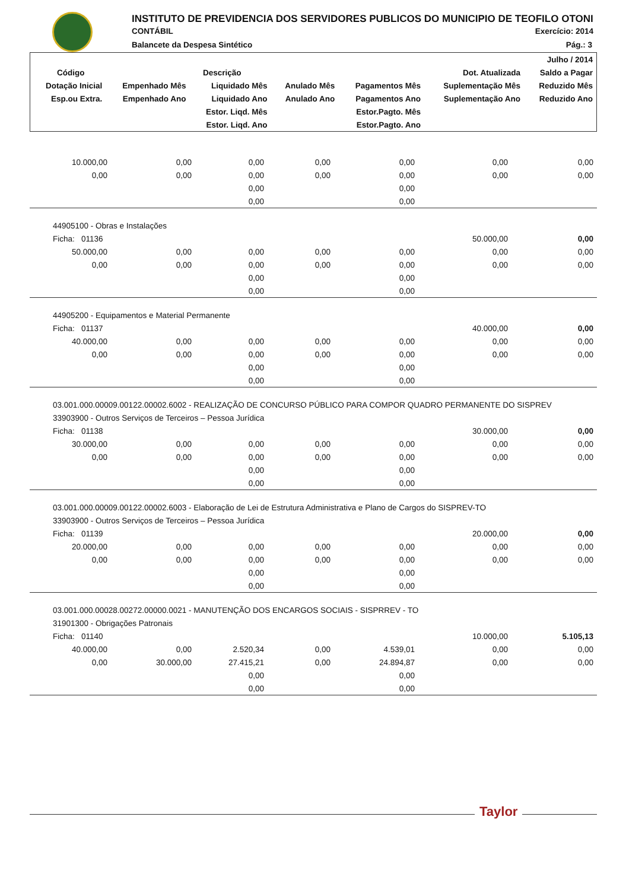INSTITUTO DE PREVIDENCIA DOS SERVIDORES PUBLICOS DO MUNICIPIO DE TEOFILO OTONI
CONTÁBIL Exercício: 2014
Balancete da Despesa Sintético Pág.: 3
| | | | | | | Julho / 2014 |
| --- | --- | --- | --- | --- | --- | --- |
| Código | Descrição | | | | Dot. Atualizada | Saldo a Pagar |
| Dotação Inicial | Empenhado Mês | Liquidado Mês | Anulado Mês | Pagamentos Mês | Suplementação Mês | Reduzido Mês |
| Esp.ou Extra. | Empenhado Ano | Liquidado Ano | Anulado Ano | Pagamentos Ano | Suplementação Ano | Reduzido Ano |
| | | Estor. Liqd. Mês | | Estor.Pagto. Mês | | |
| | | Estor. Liqd. Ano | | Estor.Pagto. Ano | | |
| 10.000,00 | 0,00 | 0,00 | 0,00 | 0,00 | 0,00 | 0,00 |
| 0,00 | 0,00 | 0,00 | 0,00 | 0,00 | 0,00 | 0,00 |
| | | 0,00 | | 0,00 | | |
| | | 0,00 | | 0,00 | | |
| 44905100 - Obras e Instalações | | | | | | |
| Ficha: 01136 | | | | | 50.000,00 | 0,00 |
| 50.000,00 | 0,00 | 0,00 | 0,00 | 0,00 | 0,00 | 0,00 |
| 0,00 | 0,00 | 0,00 | 0,00 | 0,00 | 0,00 | 0,00 |
| | | 0,00 | | 0,00 | | |
| | | 0,00 | | 0,00 | | |
| 44905200 - Equipamentos e Material Permanente | | | | | | |
| Ficha: 01137 | | | | | 40.000,00 | 0,00 |
| 40.000,00 | 0,00 | 0,00 | 0,00 | 0,00 | 0,00 | 0,00 |
| 0,00 | 0,00 | 0,00 | 0,00 | 0,00 | 0,00 | 0,00 |
| | | 0,00 | | 0,00 | | |
| | | 0,00 | | 0,00 | | |
| 03.001.000.00009.00122.00002.6002 - REALIZAÇÃO DE CONCURSO PÚBLICO PARA COMPOR QUADRO PERMANENTE DO SISPREV | | | | | | |
| 33903900 - Outros Serviços de Terceiros – Pessoa Jurídica | | | | | | |
| Ficha: 01138 | | | | | 30.000,00 | 0,00 |
| 30.000,00 | 0,00 | 0,00 | 0,00 | 0,00 | 0,00 | 0,00 |
| 0,00 | 0,00 | 0,00 | 0,00 | 0,00 | 0,00 | 0,00 |
| | | 0,00 | | 0,00 | | |
| | | 0,00 | | 0,00 | | |
| 03.001.000.00009.00122.00002.6003 - Elaboração de Lei de Estrutura Administrativa e Plano de Cargos do SISPREV-TO | | | | | | |
| 33903900 - Outros Serviços de Terceiros – Pessoa Jurídica | | | | | | |
| Ficha: 01139 | | | | | 20.000,00 | 0,00 |
| 20.000,00 | 0,00 | 0,00 | 0,00 | 0,00 | 0,00 | 0,00 |
| 0,00 | 0,00 | 0,00 | 0,00 | 0,00 | 0,00 | 0,00 |
| | | 0,00 | | 0,00 | | |
| | | 0,00 | | 0,00 | | |
| 03.001.000.00028.00272.00000.0021 - MANUTENÇÃO DOS ENCARGOS SOCIAIS - SISPRREV - TO | | | | | | |
| 31901300 - Obrigações Patronais | | | | | | |
| Ficha: 01140 | | | | | 10.000,00 | 5.105,13 |
| 40.000,00 | 0,00 | 2.520,34 | 0,00 | 4.539,01 | 0,00 | 0,00 |
| 0,00 | 30.000,00 | 27.415,21 | 0,00 | 24.894,87 | 0,00 | 0,00 |
| | | 0,00 | | 0,00 | | |
| | | 0,00 | | 0,00 | | |
Taylor